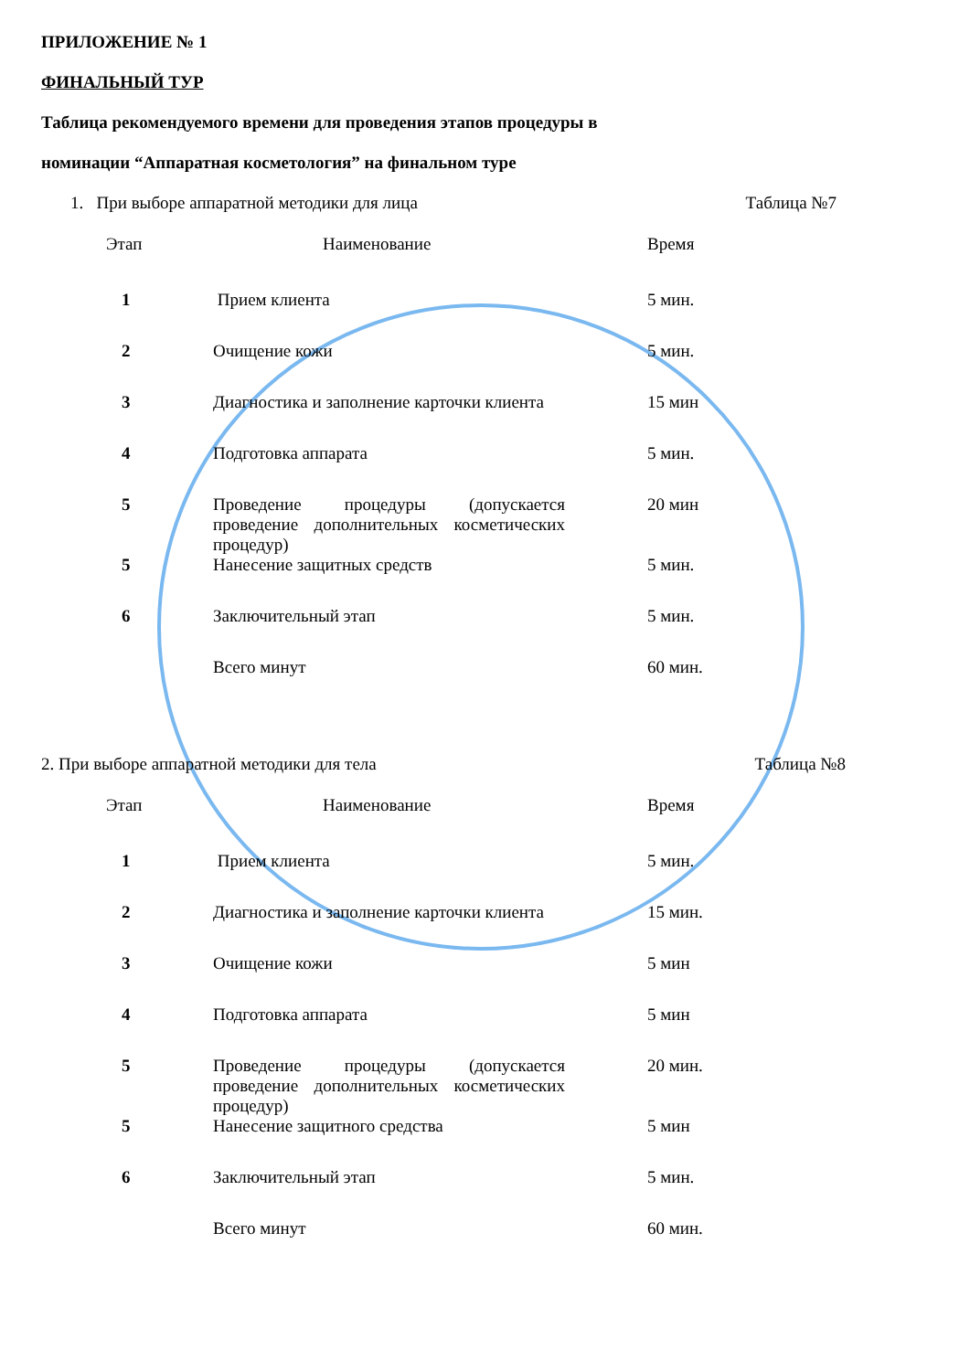ПРИЛОЖЕНИЕ № 1
ФИНАЛЬНЫЙ ТУР
Таблица рекомендуемого времени для проведения этапов процедуры в
номинации “Аппаратная косметология” на финальном туре
1. При выборе аппаратной методики для лица Таблица №7
| Этап | Наименование | Время |
| --- | --- | --- |
| 1 | Прием клиента | 5 мин. |
| 2 | Очищение кожи | 5 мин. |
| 3 | Диагностика и заполнение карточки клиента | 15 мин |
| 4 | Подготовка аппарата | 5 мин. |
| 5 | Проведение процедуры (допускается проведение дополнительных косметических процедур) | 20 мин |
| 5 | Нанесение защитных средств | 5 мин. |
| 6 | Заключительный этап | 5 мин. |
| | Всего минут | 60 мин. |
2. При выборе аппаратной методики для тела Таблица №8
| Этап | Наименование | Время |
| --- | --- | --- |
| 1 | Прием клиента | 5 мин. |
| 2 | Диагностика и заполнение карточки клиента | 15 мин. |
| 3 | Очищение кожи | 5 мин |
| 4 | Подготовка аппарата | 5 мин |
| 5 | Проведение процедуры (допускается проведение дополнительных косметических процедур) | 20 мин. |
| 5 | Нанесение защитного средства | 5 мин |
| 6 | Заключительный этап | 5 мин. |
| | Всего минут | 60 мин. |